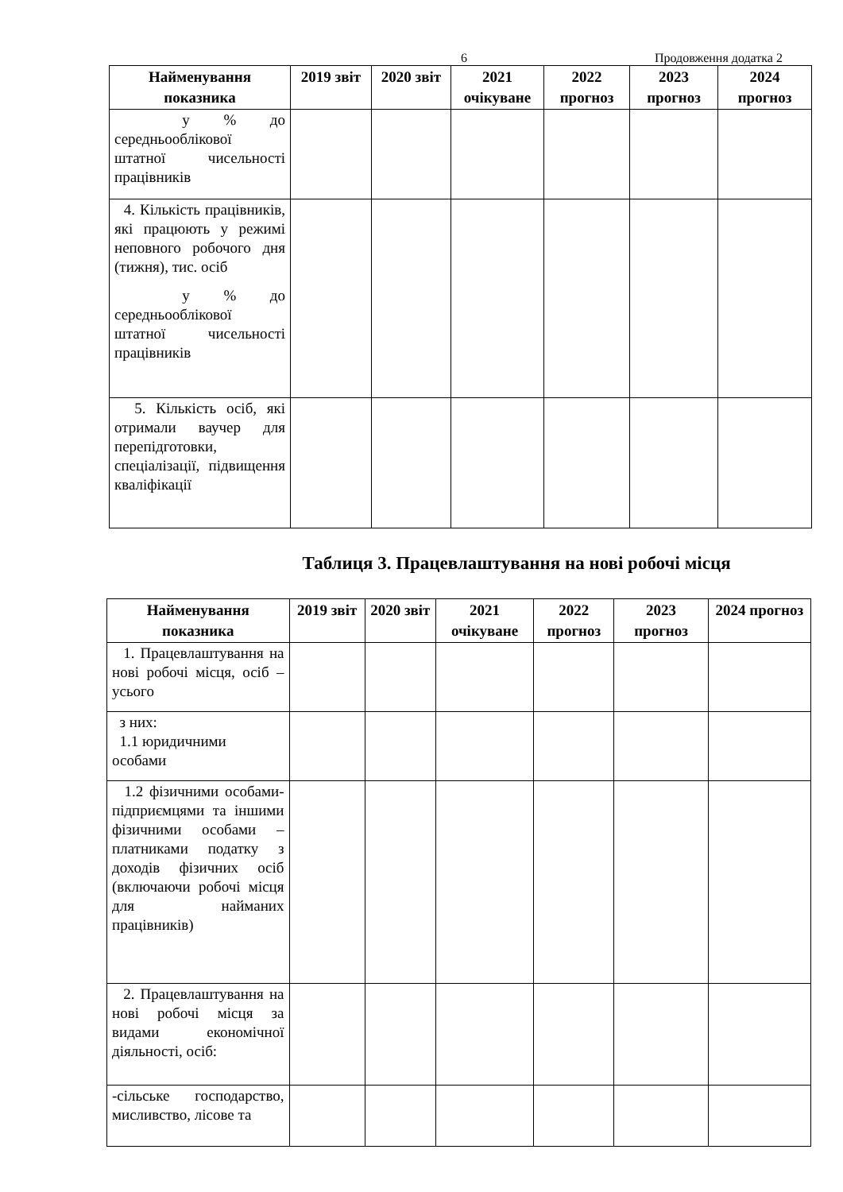6 Продовження додатка 2
| Найменування показника | 2019 звіт | 2020 звіт | 2021 очікуване | 2022 прогноз | 2023 прогноз | 2024 прогноз |
| --- | --- | --- | --- | --- | --- | --- |
| у % до середньооблікової штатної чисельності працівників | | | | | | |
| 4. Кількість працівників, які працюють у режимі неповного робочого дня (тижня), тис. осіб у % до середньооблікової штатної чисельності працівників | | | | | | |
| 5. Кількість осіб, які отримали ваучер для перепідготовки, спеціалізації, підвищення кваліфікації | | | | | | |
Таблиця 3. Працевлаштування на нові робочі місця
| Найменування показника | 2019 звіт | 2020 звіт | 2021 очікуване | 2022 прогноз | 2023 прогноз | 2024 прогноз |
| --- | --- | --- | --- | --- | --- | --- |
| 1. Працевлаштування на нові робочі місця, осіб – усього | | | | | | |
| з них: 1.1 юридичними особами | | | | | | |
| 1.2 фізичними особами-підприємцями та іншими фізичними особами – платниками податку з доходів фізичних осіб (включаючи робочі місця для найманих працівників) | | | | | | |
| 2. Працевлаштування на нові робочі місця за видами економічної діяльності, осіб: | | | | | | |
| -сільське господарство, мисливство, лісове та | | | | | | |